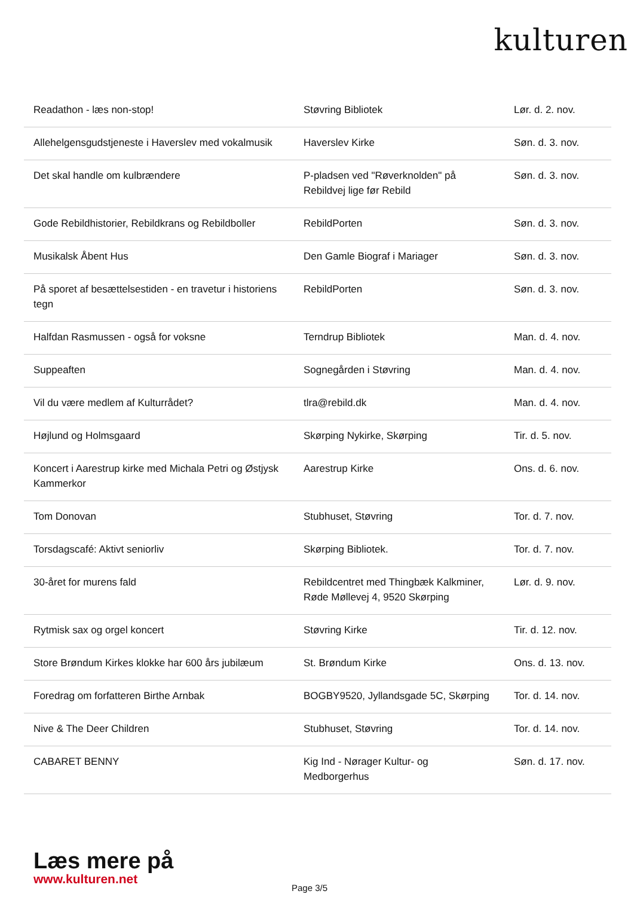kulturen
| Readathon - læs non-stop! | Støvring Bibliotek | Lør. d. 2. nov. |
| Allehelgensgudstjeneste i Haverslev med vokalmusik | Haverslev Kirke | Søn. d. 3. nov. |
| Det skal handle om kulbrændere | P-pladsen ved "Røverknolden" på Rebildvej lige før Rebild | Søn. d. 3. nov. |
| Gode Rebildhistorier, Rebildkrans og Rebildboller | RebildPorten | Søn. d. 3. nov. |
| Musikalsk Åbent Hus | Den Gamle Biograf i Mariager | Søn. d. 3. nov. |
| På sporet af besættelsestiden - en travetur i historiens tegn | RebildPorten | Søn. d. 3. nov. |
| Halfdan Rasmussen - også for voksne | Terndrup Bibliotek | Man. d. 4. nov. |
| Suppeaften | Sognegården i Støvring | Man. d. 4. nov. |
| Vil du være medlem af Kulturrådet? | tlra@rebild.dk | Man. d. 4. nov. |
| Højlund og Holmsgaard | Skørping Nykirke, Skørping | Tir. d. 5. nov. |
| Koncert i Aarestrup kirke med Michala Petri og Østjysk Kammerkor | Aarestrup Kirke | Ons. d. 6. nov. |
| Tom Donovan | Stubhuset, Støvring | Tor. d. 7. nov. |
| Torsdagscafé: Aktivt seniorliv | Skørping Bibliotek. | Tor. d. 7. nov. |
| 30-året for murens fald | Rebildcentret med Thingbæk Kalkminer, Røde Møllevej 4, 9520 Skørping | Lør. d. 9. nov. |
| Rytmisk sax og orgel koncert | Støvring Kirke | Tir. d. 12. nov. |
| Store Brøndum Kirkes klokke har 600 års jubilæum | St. Brøndum Kirke | Ons. d. 13. nov. |
| Foredrag om forfatteren Birthe Arnbak | BOGBY9520, Jyllandsgade 5C, Skørping | Tor. d. 14. nov. |
| Nive & The Deer Children | Stubhuset, Støvring | Tor. d. 14. nov. |
| CABARET BENNY | Kig Ind - Nørager Kultur- og Medborgerhus | Søn. d. 17. nov. |
Læs mere på
www.kulturen.net
Page 3/5